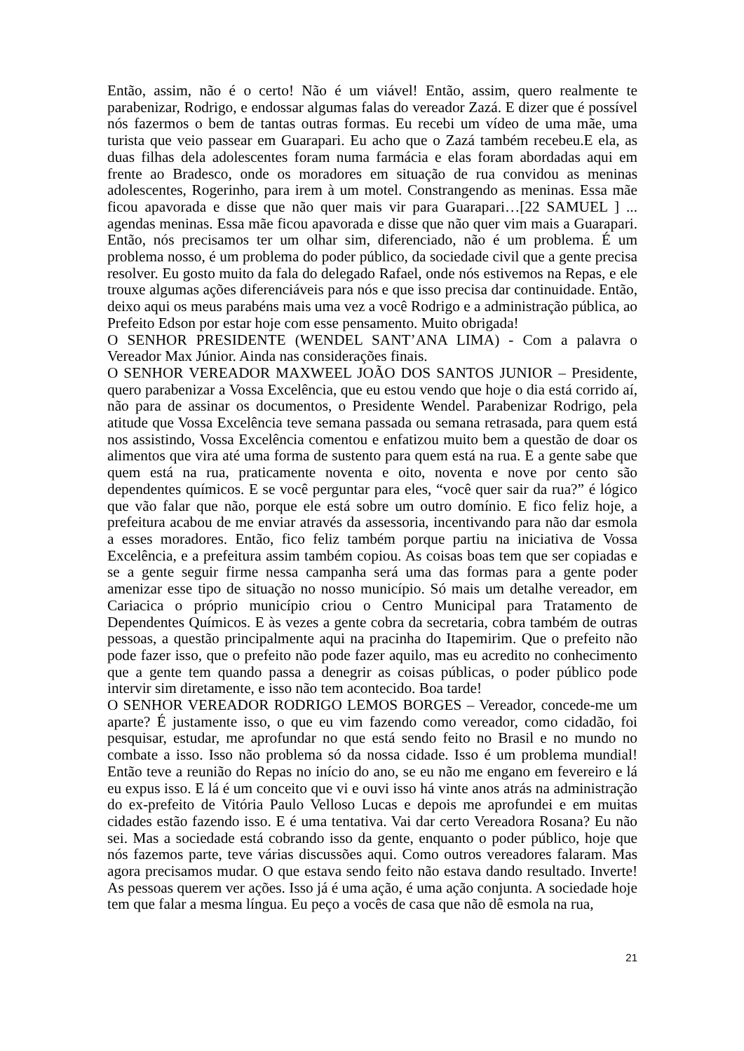Então, assim, não é o certo! Não é um viável! Então, assim, quero realmente te parabenizar, Rodrigo, e endossar algumas falas do vereador Zazá. E dizer que é possível nós fazermos o bem de tantas outras formas. Eu recebi um vídeo de uma mãe, uma turista que veio passear em Guarapari. Eu acho que o Zazá também recebeu.E ela, as duas filhas dela adolescentes foram numa farmácia e elas foram abordadas aqui em frente ao Bradesco, onde os moradores em situação de rua convidou as meninas adolescentes, Rogerinho, para irem à um motel. Constrangendo as meninas. Essa mãe ficou apavorada e disse que não quer mais vir para Guarapari…[22 SAMUEL ] ... agendas meninas. Essa mãe ficou apavorada e disse que não quer vim mais a Guarapari. Então, nós precisamos ter um olhar sim, diferenciado, não é um problema. É um problema nosso, é um problema do poder público, da sociedade civil que a gente precisa resolver. Eu gosto muito da fala do delegado Rafael, onde nós estivemos na Repas, e ele trouxe algumas ações diferenciáveis para nós e que isso precisa dar continuidade. Então, deixo aqui os meus parabéns mais uma vez a você Rodrigo e a administração pública, ao Prefeito Edson por estar hoje com esse pensamento. Muito obrigada!
O SENHOR PRESIDENTE (WENDEL SANT’ANA LIMA) - Com a palavra o Vereador Max Júnior. Ainda nas considerações finais.
O SENHOR VEREADOR MAXWEEL JOÃO DOS SANTOS JUNIOR – Presidente, quero parabenizar a Vossa Excelência, que eu estou vendo que hoje o dia está corrido aí, não para de assinar os documentos, o Presidente Wendel. Parabenizar Rodrigo, pela atitude que Vossa Excelência teve semana passada ou semana retrasada, para quem está nos assistindo, Vossa Excelência comentou e enfatizou muito bem a questão de doar os alimentos que vira até uma forma de sustento para quem está na rua. E a gente sabe que quem está na rua, praticamente noventa e oito, noventa e nove por cento são dependentes químicos. E se você perguntar para eles, “você quer sair da rua?” é lógico que vão falar que não, porque ele está sobre um outro domínio. E fico feliz hoje, a prefeitura acabou de me enviar através da assessoria, incentivando para não dar esmola a esses moradores. Então, fico feliz também porque partiu na iniciativa de Vossa Excelência, e a prefeitura assim também copiou. As coisas boas tem que ser copiadas e se a gente seguir firme nessa campanha será uma das formas para a gente poder amenizar esse tipo de situação no nosso município. Só mais um detalhe vereador, em Cariacica o próprio município criou o Centro Municipal para Tratamento de Dependentes Químicos. E às vezes a gente cobra da secretaria, cobra também de outras pessoas, a questão principalmente aqui na pracinha do Itapemirim. Que o prefeito não pode fazer isso, que o prefeito não pode fazer aquilo, mas eu acredito no conhecimento que a gente tem quando passa a denegrir as coisas públicas, o poder público pode intervir sim diretamente, e isso não tem acontecido. Boa tarde!
O SENHOR VEREADOR RODRIGO LEMOS BORGES – Vereador, concede-me um aparte? É justamente isso, o que eu vim fazendo como vereador, como cidadão, foi pesquisar, estudar, me aprofundar no que está sendo feito no Brasil e no mundo no combate a isso. Isso não problema só da nossa cidade. Isso é um problema mundial! Então teve a reunião do Repas no início do ano, se eu não me engano em fevereiro e lá eu expus isso. E lá é um conceito que vi e ouvi isso há vinte anos atrás na administração do ex-prefeito de Vitória Paulo Velloso Lucas e depois me aprofundei e em muitas cidades estão fazendo isso. E é uma tentativa. Vai dar certo Vereadora Rosana? Eu não sei. Mas a sociedade está cobrando isso da gente, enquanto o poder público, hoje que nós fazemos parte, teve várias discussões aqui. Como outros vereadores falaram. Mas agora precisamos mudar. O que estava sendo feito não estava dando resultado. Inverte! As pessoas querem ver ações. Isso já é uma ação, é uma ação conjunta. A sociedade hoje tem que falar a mesma língua. Eu peço a vocês de casa que não dê esmola na rua,
21